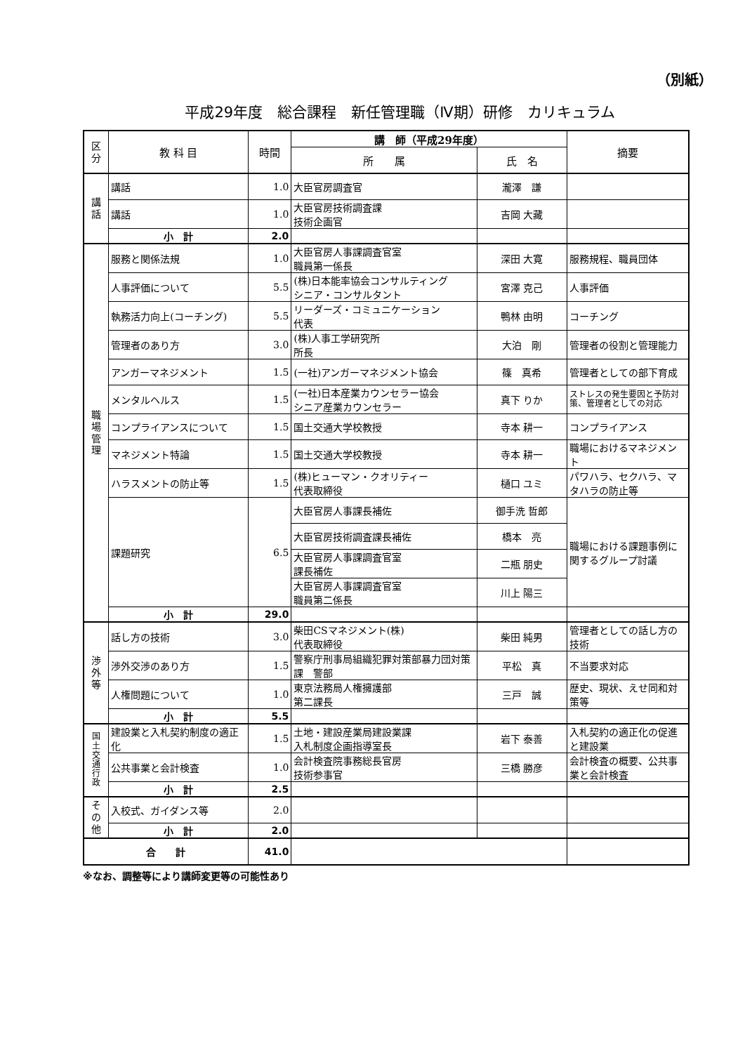（別紙）
平成29年度　総合課程　新任管理職（Ⅳ期）研修　カリキュラム
| 区 分 | 教 科 目 | 時間 | 講 師（平成29年度） | | 摘要 |
| --- | --- | --- | --- | --- | --- |
| | | | 所 属 | 氏 名 | |
| 講 話 | 講話 | 1.0 | 大臣官房調査官 | 瀧澤 謙 | |
| | 講話 | 1.0 | 大臣官房技術調査課 技術企画官 | 吉岡 大藏 | |
| | 小 計 | 2.0 | | | |
| 職 場 管 理 | 服務と関係法規 | 1.0 | 大臣官房人事課調査官室 職員第一係長 | 深田 大寛 | 服務規程、職員団体 |
| | 人事評価について | 5.5 | (株)日本能率協会コンサルティング シニア・コンサルタント | 宮澤 克己 | 人事評価 |
| | 執務活力向上(コーチング) | 5.5 | リーダーズ・コミュニケーション 代表 | 鴨林 由明 | コーチング |
| | 管理者のあり方 | 3.0 | (株)人事工学研究所 所長 | 大泊 剛 | 管理者の役割と管理能力 |
| | アンガーマネジメント | 1.5 | (一社)アンガーマネジメント協会 | 篠 真希 | 管理者としての部下育成 |
| | メンタルヘルス | 1.5 | (一社)日本産業カウンセラー協会 シニア産業カウンセラー | 真下 りか | ストレスの発生要因と予防対策、管理者としての対応 |
| | コンプライアンスについて | 1.5 | 国土交通大学校教授 | 寺本 耕一 | コンプライアンス |
| | マネジメント特論 | 1.5 | 国土交通大学校教授 | 寺本 耕一 | 職場におけるマネジメント |
| | ハラスメントの防止等 | 1.5 | (株)ヒューマン・クオリティー 代表取締役 | 樋口 ユミ | パワハラ、セクハラ、マタハラの防止等 |
| | 課題研究 | 6.5 | 大臣官房人事課長補佐 | 御手洗 哲郎 | 職場における課題事例に関するグループ討議 |
| | | | 大臣官房技術調査課長補佐 | 橋本 亮 | |
| | | | 大臣官房人事課調査官室 課長補佐 | 二瓶 朋史 | |
| | | | 大臣官房人事課調査官室 職員第二係長 | 川上 陽三 | |
| | 小 計 | 29.0 | | | |
| 渉 外 等 | 話し方の技術 | 3.0 | 柴田CSマネジメント(株) 代表取締役 | 柴田 純男 | 管理者としての話し方の技術 |
| | 渉外交渉のあり方 | 1.5 | 警察庁刑事局組織犯罪対策部暴力団対策課 警部 | 平松 真 | 不当要求対応 |
| | 人権問題について | 1.0 | 東京法務局人権擁護部 第二課長 | 三戸 誠 | 歴史、現状、えせ同和対策等 |
| | 小 計 | 5.5 | | | |
| 国 土 交 通 行 政 | 建設業と入札契約制度の適正化 | 1.5 | 土地・建設産業局建設業課 入札制度企画指導室長 | 岩下 泰善 | 入札契約の適正化の促進と建設業 |
| | 公共事業と会計検査 | 1.0 | 会計検査院事務総長官房 技術参事官 | 三橋 勝彦 | 会計検査の概要、公共事業と会計検査 |
| | 小 計 | 2.5 | | | |
| そ の 他 | 入校式、ガイダンス等 | 2.0 | | | |
| | 小 計 | 2.0 | | | |
| 合 計 | | 41.0 | | | |
※なお、調整等により講師変更等の可能性あり